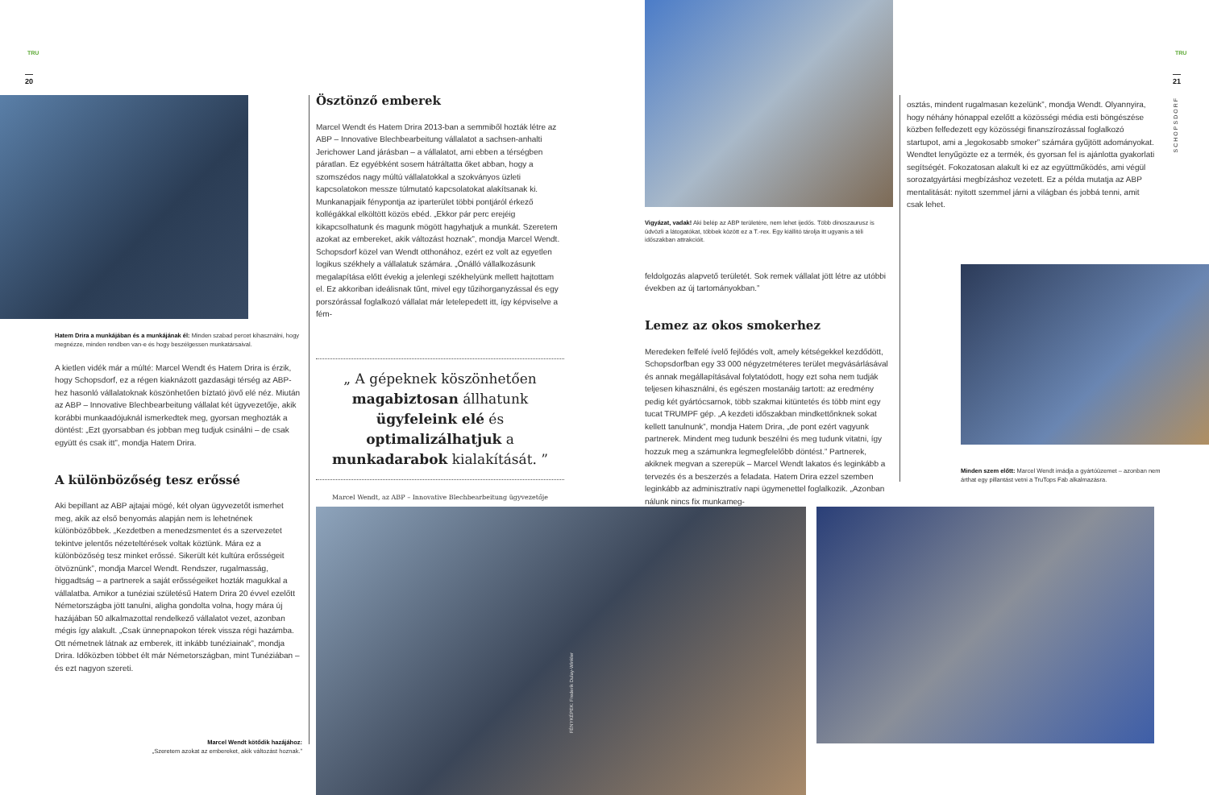TRU
20
TRU
21
SCHOPSDORF
Hatem Drira a munkájában és a munkájának él: Minden szabad percet kihasználni, hogy megnézze, minden rendben van-e és hogy beszélgessen munkatársaival.
A kietlen vidék már a múlté: Marcel Wendt és Hatem Drira is érzik, hogy Schopsdorf, ez a régen kiaknázott gazdasági térség az ABP-hez hasonló vállalatoknak köszönhetően bíztató jövő elé néz. Miután az ABP – Innovative Blechbearbeitung vállalat két ügyvezetője, akik korábbi munkaadójuknál ismerkedtek meg, gyorsan meghozták a döntést: „Ezt gyorsabban és jobban meg tudjuk csinálni – de csak együtt és csak itt”, mondja Hatem Drira.
A különbözőség tesz erőssé
Aki bepillant az ABP ajtajai mögé, két olyan ügyvezetőt ismerhet meg, akik az első benyomás alapján nem is lehetnének különbözőbbek. „Kezdetben a menedzsmentet és a szervezetet tekintve jelentős nézeteltérések voltak köztünk. Mára ez a különbözőség tesz minket erőssé. Sikerült két kultúra erősségeit ötvöznünk”, mondja Marcel Wendt. Rendszer, rugalmasság, higgadtság – a partnerek a saját erősségeiket hozták magukkal a vállalatba. Amikor a tunéziai születésű Hatem Drira 20 évvel ezelőtt Németországba jött tanulni, aligha gondolta volna, hogy mára új hazájában 50 alkalmazottal rendelkező vállalatot vezet, azonban mégis így alakult. „Csak ünnepnapokon térek vissza régi hazámba. Ott németnek látnak az emberek, itt inkább tunéziainak”, mondja Drira. Időközben többet élt már Németországban, mint Tunéziában – és ezt nagyon szereti.
Marcel Wendt kötődik hazájához:
„Szeretem azokat az embereket, akik változást hoznak.”
Ösztönző emberek
Marcel Wendt és Hatem Drira 2013-ban a semmiből hozták létre az ABP – Innovative Blechbearbeitung vállalatot a sachsen-anhalti Jerichower Land járásban – a vállalatot, ami ebben a térségben páratlan. Ez egyébként sosem hátráltatta őket abban, hogy a szomszédos nagy múltú vállalatokkal a szokványos üzleti kapcsolatokon messze túlmutató kapcsolatokat alakítsanak ki. Munkanapjaik fénypontja az iparterület többi pontjáról érkező kollégákkal elköltött közös ebéd. „Ekkor pár perc erejéig kikapcsolhatunk és magunk mögött hagyhatjuk a munkát. Szeretem azokat az embereket, akik változást hoznak”, mondja Marcel Wendt. Schopsdorf közel van Wendt otthonához, ezért ez volt az egyetlen logikus székhely a vállalatuk számára. „Önálló vállalkozásunk megalapítása előtt évekig a jelenlegi székhelyünk mellett hajtottam el. Ez akkoriban ideálisnak tűnt, mivel egy tűzihorganyzással és egy porszórással foglalkozó vállalat már letelepedett itt, így képviselve a fém-
„ A gépeknek köszönhetően magabiztosan állhatunk ügyfeleink elé és optimalizálhatjuk a munkadarabok kialakítását. ”
Marcel Wendt, az ABP – Innovative Blechbearbeitung ügyvezetője
Vigyázat, vadak! Aki belép az ABP területére, nem lehet ijedős. Több dinoszaurusz is üdvözli a látogatókat, többek között ez a T.-rex. Egy kiállító tárolja itt ugyanis a téli időszakban attrakcióit.
feldolgozás alapvető területét. Sok remek vállalat jött létre az utóbbi években az új tartományokban.”
Lemez az okos smokerhez
Meredeken felfelé ívelő fejlődés volt, amely kétségekkel kezdődött, Schopsdorfban egy 33 000 négyzetméteres terület megvásárlásával és annak megállapításával folytatódott, hogy ezt soha nem tudják teljesen kihasználni, és egészen mostanáig tartott: az eredmény pedig két gyártócsarnok, több szakmai kitüntetés és több mint egy tucat TRUMPF gép. „A kezdeti időszakban mindkettőnknek sokat kellett tanulnunk”, mondja Hatem Drira, „de pont ezért vagyunk partnerek. Mindent meg tudunk beszélni és meg tudunk vitatni, így hozzuk meg a számunkra legmegfelelőbb döntést.” Partnerek, akiknek megvan a szerepük – Marcel Wendt lakatos és leginkább a tervezés és a beszerzés a feladata. Hatem Drira ezzel szemben leginkább az adminisztratív napi ügymenettel foglalkozik. „Azonban nálunk nincs fix munkameg-
osztás, mindent rugalmasan kezelünk”, mondja Wendt. Olyannyira, hogy néhány hónappal ezelőtt a közösségi média esti böngészése közben felfedezett egy közösségi finanszírozással foglalkozó startupot, ami a „legokosabb smoker” számára gyűjtött adományokat. Wendtet lenyűgözte ez a termék, és gyorsan fel is ajánlotta gyakorlati segítségét. Fokozatosan alakult ki ez az együttműködés, ami végül sorozatgyártási megbízáshoz vezetett. Ez a példa mutatja az ABP mentalitását: nyitott szemmel járni a világban és jobbá tenni, amit csak lehet.
Minden szem előtt: Marcel Wendt imádja a gyártóüzemet – azonban nem árthat egy pillantást vetni a TruTops Fab alkalmazásra.
FÉNYKÉPEK: Frederik Dulay-Winkler